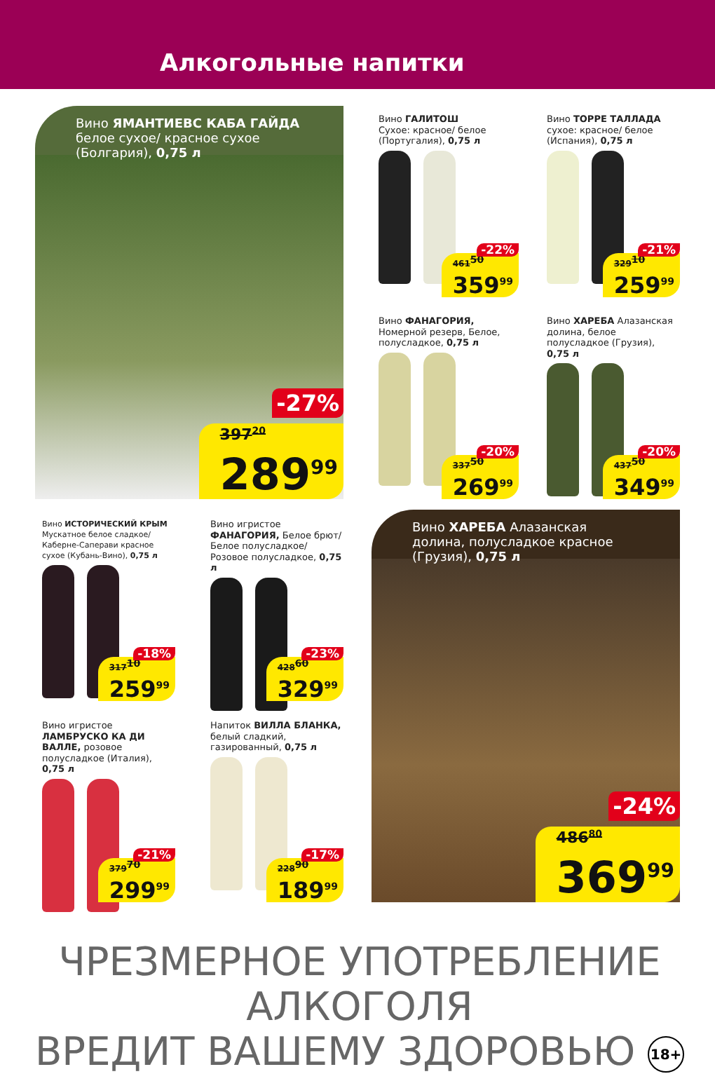Алкогольные напитки
Вино ЯМАНТИЕВС КАБА ГАЙДА белое сухое/ красное сухое (Болгария), 0,75 л
-27%
397<sup>20</sup>
289<sup>99</sup>
Вино ГАЛИТОШ
Сухое: красное/ белое (Португалия), 0,75 л
-22%
461<sup>50</sup>
359<sup>99</sup>
Вино ТОРРЕ ТАЛЛАДА
сухое: красное/ белое (Испания), 0,75 л
-21%
329<sup>10</sup>
259<sup>99</sup>
Вино ФАНАГОРИЯ,
Номерной резерв, Белое, полусладкое, 0,75 л
-20%
337<sup>50</sup>
269<sup>99</sup>
Вино ХАРЕБА Алазанская долина, белое полусладкое (Грузия), 0,75 л
-20%
437<sup>50</sup>
349<sup>99</sup>
Вино ИСТОРИЧЕСКИЙ КРЫМ Мускатное белое сладкое/ Каберне-Саперави красное сухое (Кубань-Вино), 0,75 л
-18%
317<sup>10</sup>
259<sup>99</sup>
Вино игристое ФАНАГОРИЯ, Белое брют/ Белое полусладкое/ Розовое полусладкое, 0,75 л
-23%
428<sup>60</sup>
329<sup>99</sup>
Вино игристое ЛАМБРУСКО КА ДИ ВАЛЛЕ, розовое полусладкое (Италия), 0,75 л
-21%
379<sup>70</sup>
299<sup>99</sup>
Напиток ВИЛЛА БЛАНКА, белый сладкий, газированный, 0,75 л
-17%
228<sup>90</sup>
189<sup>99</sup>
Вино ХАРЕБА Алазанская долина, полусладкое красное (Грузия), 0,75 л
-24%
486<sup>80</sup>
369<sup>99</sup>
ЧРЕЗМЕРНОЕ УПОТРЕБЛЕНИЕ АЛКОГОЛЯ
ВРЕДИТ ВАШЕМУ ЗДОРОВЬЮ 18+